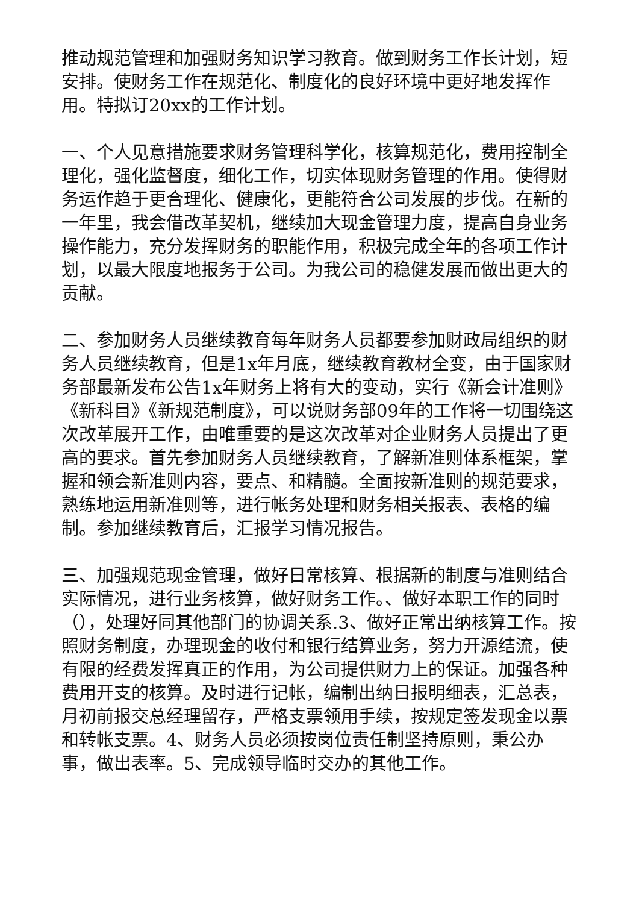推动规范管理和加强财务知识学习教育。做到财务工作长计划，短安排。使财务工作在规范化、制度化的良好环境中更好地发挥作用。特拟订20xx的工作计划。
一、个人见意措施要求财务管理科学化，核算规范化，费用控制全理化，强化监督度，细化工作，切实体现财务管理的作用。使得财务运作趋于更合理化、健康化，更能符合公司发展的步伐。在新的一年里，我会借改革契机，继续加大现金管理力度，提高自身业务操作能力，充分发挥财务的职能作用，积极完成全年的各项工作计划，以最大限度地报务于公司。为我公司的稳健发展而做出更大的贡献。
二、参加财务人员继续教育每年财务人员都要参加财政局组织的财务人员继续教育，但是1x年月底，继续教育教材全变，由于国家财务部最新发布公告1x年财务上将有大的变动，实行《新会计准则》《新科目》《新规范制度》，可以说财务部09年的工作将一切围绕这次改革展开工作，由唯重要的是这次改革对企业财务人员提出了更高的要求。首先参加财务人员继续教育，了解新准则体系框架，掌握和领会新准则内容，要点、和精髓。全面按新准则的规范要求，熟练地运用新准则等，进行帐务处理和财务相关报表、表格的编制。参加继续教育后，汇报学习情况报告。
三、加强规范现金管理，做好日常核算、根据新的制度与准则结合实际情况，进行业务核算，做好财务工作。、做好本职工作的同时（），处理好同其他部门的协调关系.3、做好正常出纳核算工作。按照财务制度，办理现金的收付和银行结算业务，努力开源结流，使有限的经费发挥真正的作用，为公司提供财力上的保证。加强各种费用开支的核算。及时进行记帐，编制出纳日报明细表，汇总表，月初前报交总经理留存，严格支票领用手续，按规定签发现金以票和转帐支票。4、财务人员必须按岗位责任制坚持原则，秉公办事，做出表率。5、完成领导临时交办的其他工作。